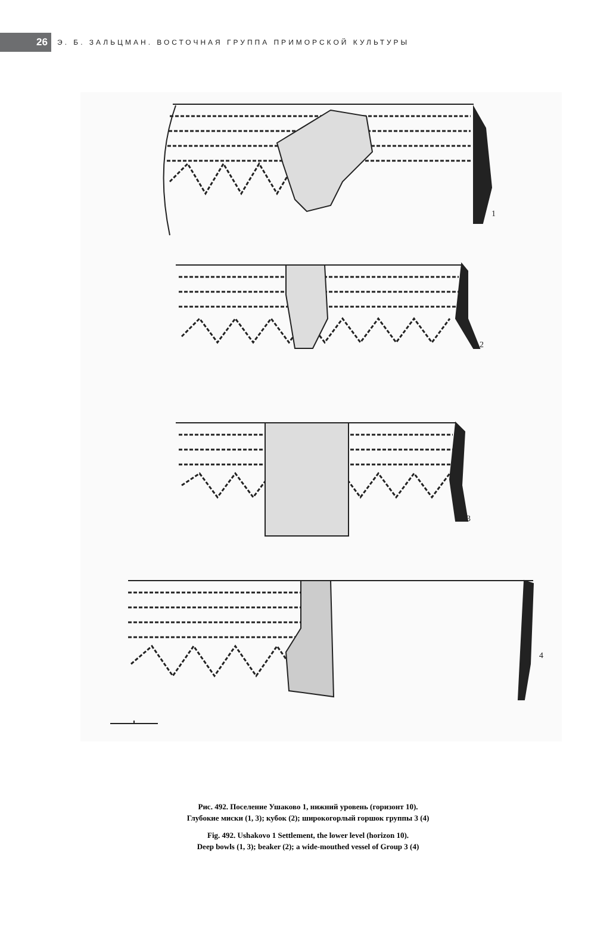26
Э. Б. ЗАЛЬЦМАН. ВОСТОЧНАЯ ГРУППА ПРИМОРСКОЙ КУЛЬТУРЫ
1
2
3
4
Рис. 492. Поселение Ушаково 1, нижний уровень (горизонт 10).
Глубокие миски (1, 3); кубок (2); широкогорлый горшок группы 3 (4)
Fig. 492. Ushakovo 1 Settlement, the lower level (horizon 10).
Deep bowls (1, 3); beaker (2); a wide-mouthed vessel of Group 3 (4)